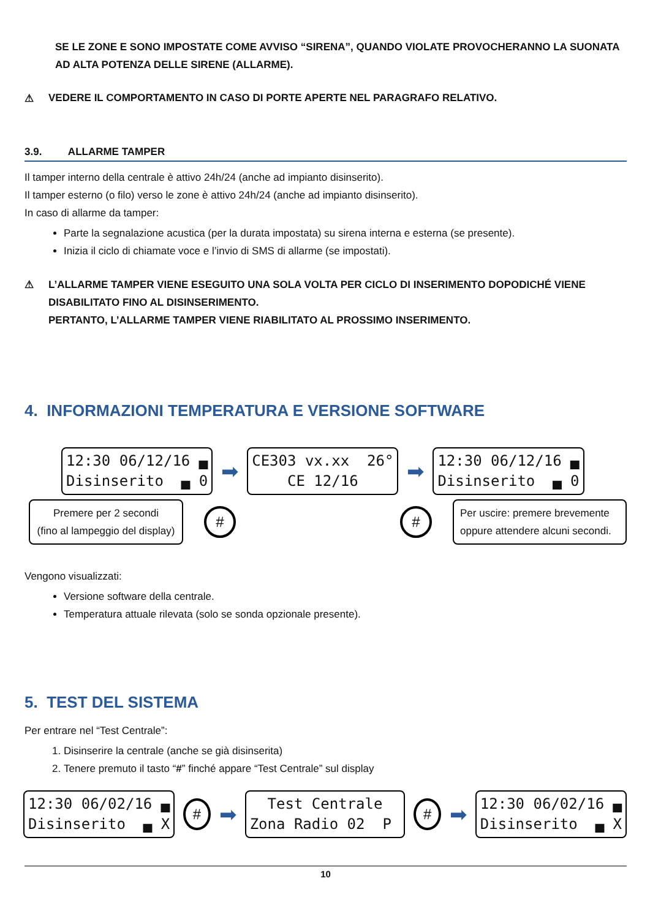SE LE ZONE E SONO IMPOSTATE COME AVVISO “SIRENA”, QUANDO VIOLATE PROVOCHERANNO LA SUONATA AD ALTA POTENZA DELLE SIRENE (ALLARME).
⚠ VEDERE IL COMPORTAMENTO IN CASO DI PORTE APERTE NEL PARAGRAFO RELATIVO.
3.9. ALLARME TAMPER
Il tamper interno della centrale è attivo 24h/24 (anche ad impianto disinserito).
Il tamper esterno (o filo) verso le zone è attivo 24h/24 (anche ad impianto disinserito).
In caso di allarme da tamper:
Parte la segnalazione acustica (per la durata impostata) su sirena interna e esterna (se presente).
Inizia il ciclo di chiamate voce e l’invio di SMS di allarme (se impostati).
⚠ L’ALLARME TAMPER VIENE ESEGUITO UNA SOLA VOLTA PER CICLO DI INSERIMENTO DOPODICHÉ VIENE DISABILITATO FINO AL DISINSERIMENTO.
PERTANTO, L’ALLARME TAMPER VIENE RIABILITATO AL PROSSIMO INSERIMENTO.
4. INFORMAZIONI TEMPERATURA E VERSIONE SOFTWARE
12:30 06/12/16 ▄ Disinserito ▄ 0
➡
CE303 vx.xx 26° CE 12/16
➡
12:30 06/12/16 ▄ Disinserito ▄ 0
Premere per 2 secondi
(fino al lampeggio del display)
# #
Per uscire: premere brevemente
oppure attendere alcuni secondi.
Vengono visualizzati:
Versione software della centrale.
Temperatura attuale rilevata (solo se sonda opzionale presente).
5. TEST DEL SISTEMA
Per entrare nel “Test Centrale”:
1. Disinserire la centrale (anche se già disinserita)
2. Tenere premuto il tasto “#” finché appare “Test Centrale” sul display
12:30 06/02/16 ▄ Disinserito ▄ X
#
➡
Test Centrale Zona Radio 02 P
#
➡
12:30 06/02/16 ▄ Disinserito ▄ X
10